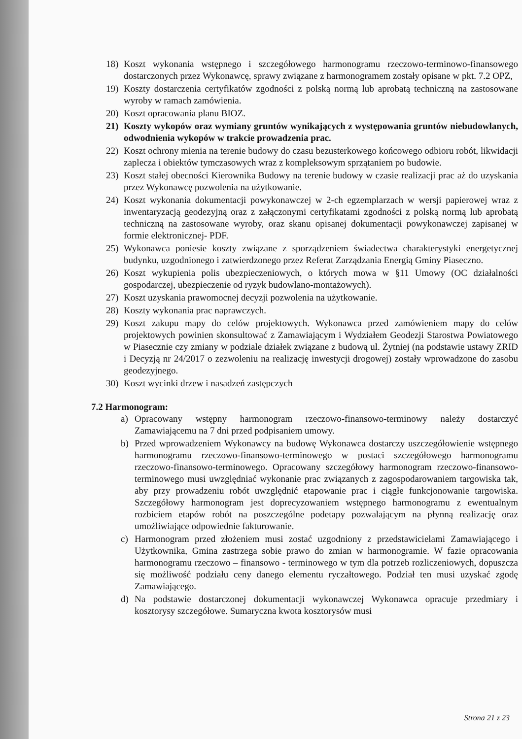18) Koszt wykonania wstępnego i szczegółowego harmonogramu rzeczowo-terminowo-finansowego dostarczonych przez Wykonawcę, sprawy związane z harmonogramem zostały opisane w pkt. 7.2 OPZ,
19) Koszty dostarczenia certyfikatów zgodności z polską normą lub aprobatą techniczną na zastosowane wyroby w ramach zamówienia.
20) Koszt opracowania planu BIOZ.
21) Koszty wykopów oraz wymiany gruntów wynikających z występowania gruntów niebudowlanych, odwodnienia wykopów w trakcie prowadzenia prac.
22) Koszt ochrony mienia na terenie budowy do czasu bezusterkowego końcowego odbioru robót, likwidacji zaplecza i obiektów tymczasowych wraz z kompleksowym sprzątaniem po budowie.
23) Koszt stałej obecności Kierownika Budowy na terenie budowy w czasie realizacji prac aż do uzyskania przez Wykonawcę pozwolenia na użytkowanie.
24) Koszt wykonania dokumentacji powykonawczej w 2-ch egzemplarzach w wersji papierowej wraz z inwentaryzacją geodezyjną oraz z załączonymi certyfikatami zgodności z polską normą lub aprobatą techniczną na zastosowane wyroby, oraz skanu opisanej dokumentacji powykonawczej zapisanej w formie elektronicznej- PDF.
25) Wykonawca poniesie koszty związane z sporządzeniem świadectwa charakterystyki energetycznej budynku, uzgodnionego i zatwierdzonego przez Referat Zarządzania Energią Gminy Piaseczno.
26) Koszt wykupienia polis ubezpieczeniowych, o których mowa w §11 Umowy (OC działalności gospodarczej, ubezpieczenie od ryzyk budowlano-montażowych).
27) Koszt uzyskania prawomocnej decyzji pozwolenia na użytkowanie.
28) Koszty wykonania prac naprawczych.
29) Koszt zakupu mapy do celów projektowych. Wykonawca przed zamówieniem mapy do celów projektowych powinien skonsultować z Zamawiającym i Wydziałem Geodezji Starostwa Powiatowego w Piasecznie czy zmiany w podziale działek związane z budową ul. Żytniej (na podstawie ustawy ZRID i Decyzją nr 24/2017 o zezwoleniu na realizację inwestycji drogowej) zostały wprowadzone do zasobu geodezyjnego.
30) Koszt wycinki drzew i nasadzeń zastępczych
7.2 Harmonogram:
a) Opracowany wstępny harmonogram rzeczowo-finansowo-terminowy należy dostarczyć Zamawiającemu na 7 dni przed podpisaniem umowy.
b) Przed wprowadzeniem Wykonawcy na budowę Wykonawca dostarczy uszczegółowienie wstępnego harmonogramu rzeczowo-finansowo-terminowego w postaci szczegółowego harmonogramu rzeczowo-finansowo-terminowego. Opracowany szczegółowy harmonogram rzeczowo-finansowo-terminowego musi uwzględniać wykonanie prac związanych z zagospodarowaniem targowiska tak, aby przy prowadzeniu robót uwzględnić etapowanie prac i ciągłe funkcjonowanie targowiska. Szczegółowy harmonogram jest doprecyzowaniem wstępnego harmonogramu z ewentualnym rozbiciem etapów robót na poszczególne podetapy pozwalającym na płynną realizację oraz umożliwiające odpowiednie fakturowanie.
c) Harmonogram przed złożeniem musi zostać uzgodniony z przedstawicielami Zamawiającego i Użytkownika, Gmina zastrzega sobie prawo do zmian w harmonogramie. W fazie opracowania harmonogramu rzeczowo – finansowo - terminowego w tym dla potrzeb rozliczeniowych, dopuszcza się możliwość podziału ceny danego elementu ryczałtowego. Podział ten musi uzyskać zgodę Zamawiającego.
d) Na podstawie dostarczonej dokumentacji wykonawczej Wykonawca opracuje przedmiary i kosztorysy szczegółowe. Sumaryczna kwota kosztorysów musi
Strona 21 z 23